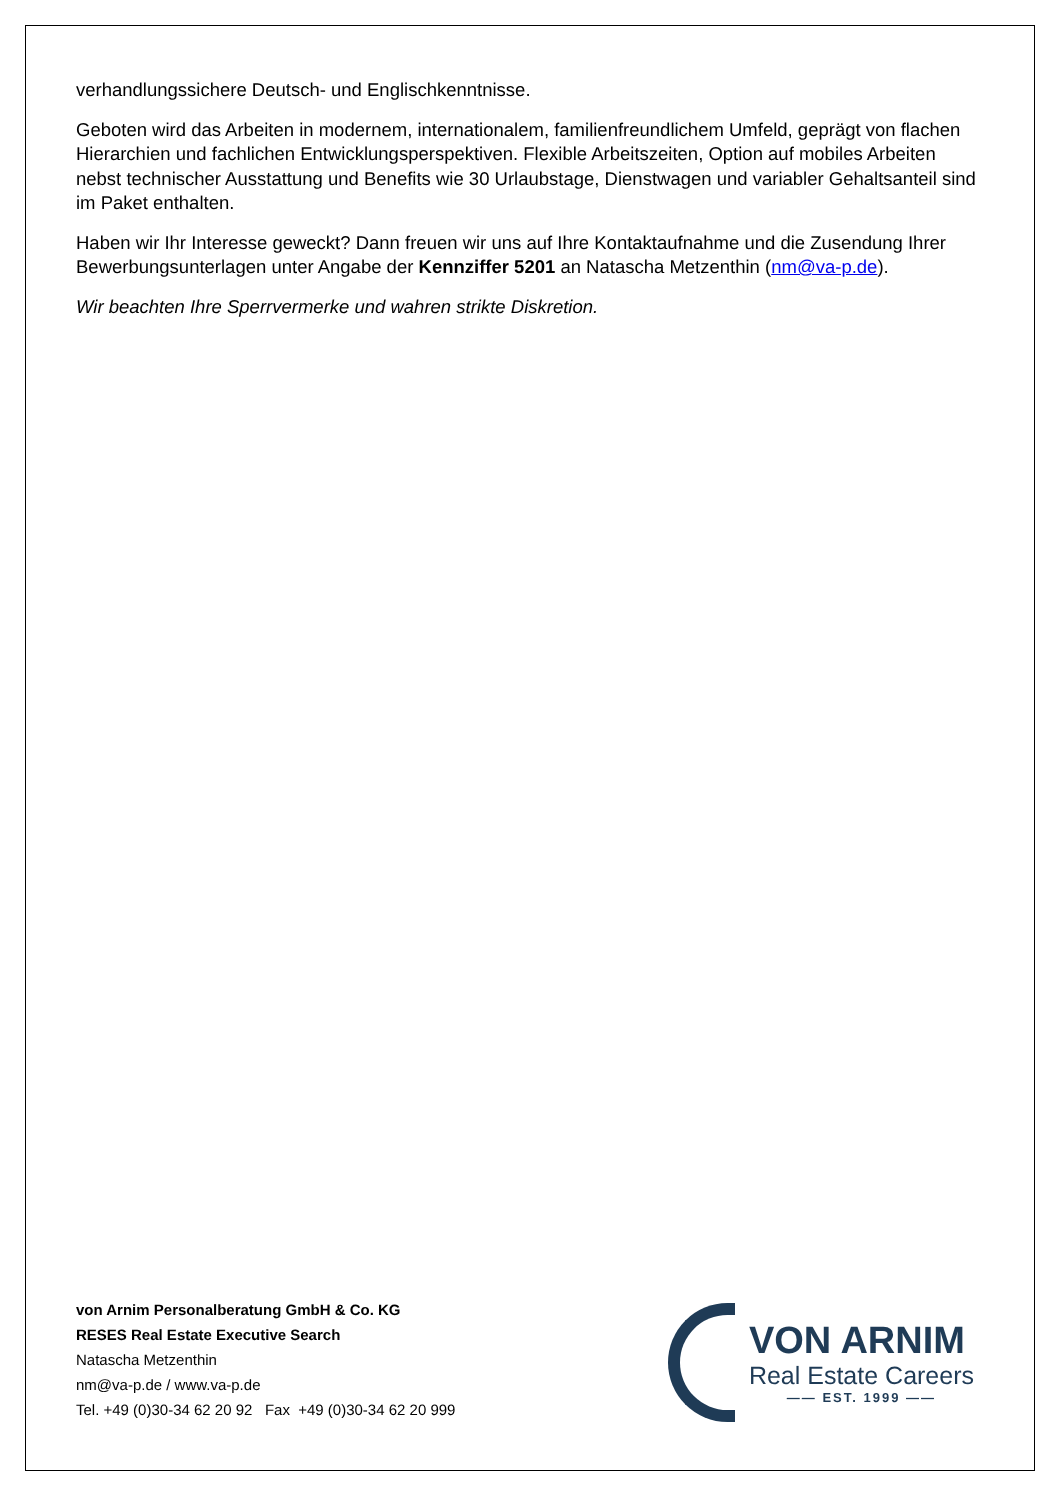verhandlungssichere Deutsch- und Englischkenntnisse.
Geboten wird das Arbeiten in modernem, internationalem, familienfreundlichem Umfeld, geprägt von flachen Hierarchien und fachlichen Entwicklungsperspektiven. Flexible Arbeitszeiten, Option auf mobiles Arbeiten nebst technischer Ausstattung und Benefits wie 30 Urlaubstage, Dienstwagen und variabler Gehaltsanteil sind im Paket enthalten.
Haben wir Ihr Interesse geweckt? Dann freuen wir uns auf Ihre Kontaktaufnahme und die Zusendung Ihrer Bewerbungsunterlagen unter Angabe der Kennziffer 5201 an Natascha Metzenthin (nm@va-p.de).
Wir beachten Ihre Sperrvermerke und wahren strikte Diskretion.
von Arnim Personalberatung GmbH & Co. KG
RESES Real Estate Executive Search
Natascha Metzenthin
nm@va-p.de / www.va-p.de
Tel. +49 (0)30-34 62 20 92 Fax +49 (0)30-34 62 20 999
VON ARNIM
Real Estate Careers
—— EST. 1999 ——